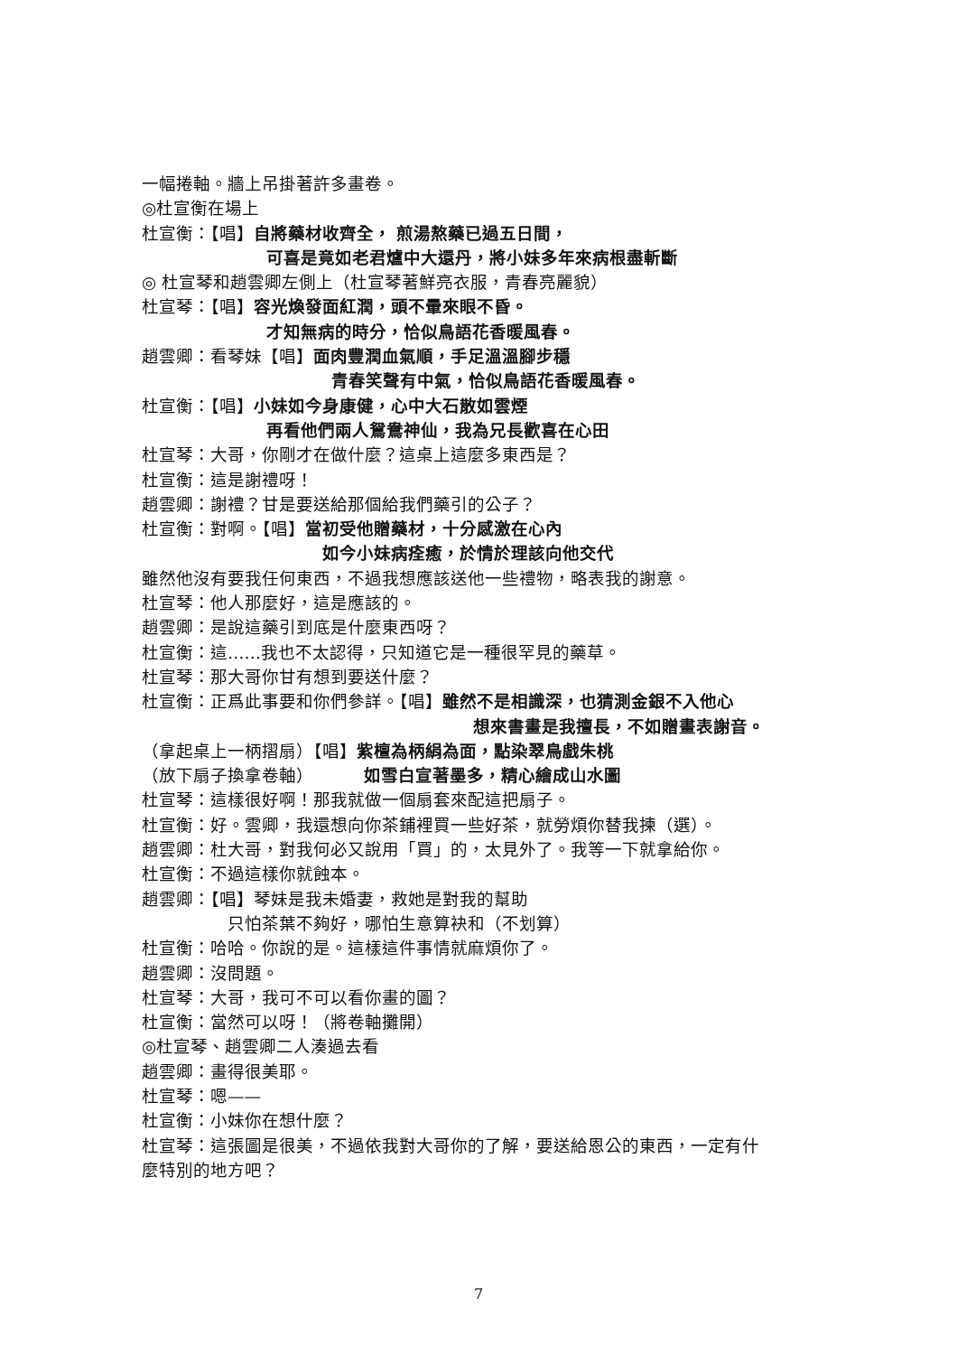一幅捲軸。牆上吊掛著許多畫卷。
◎杜宣衡在場上
杜宣衡：【唱】自將藥材收齊全， 煎湯熬藥已過五日間，
可喜是竟如老君爐中大還丹，將小妹多年來病根盡斬斷
◎ 杜宣琴和趙雲卿左側上（杜宣琴著鮮亮衣服，青春亮麗貌）
杜宣琴：【唱】容光煥發面紅潤，頭不暈來眼不昏。
才知無病的時分，恰似鳥語花香暖風春。
趙雲卿：看琴妹【唱】面肉豐潤血氣順，手足溫溫腳步穩
青春笑聲有中氣，恰似鳥語花香暖風春。
杜宣衡：【唱】小妹如今身康健，心中大石散如雲煙
再看他們兩人鴛鴦神仙，我為兄長歡喜在心田
杜宣琴：大哥，你剛才在做什麼？這桌上這麼多東西是？
杜宣衡：這是謝禮呀！
趙雲卿：謝禮？甘是要送給那個給我們藥引的公子？
杜宣衡：對啊。【唱】當初受他贈藥材，十分感激在心內
如今小妹病痊癒，於情於理該向他交代
雖然他沒有要我任何東西，不過我想應該送他一些禮物，略表我的謝意。
杜宣琴：他人那麼好，這是應該的。
趙雲卿：是說這藥引到底是什麼東西呀？
杜宣衡：這……我也不太認得，只知道它是一種很罕見的藥草。
杜宣琴：那大哥你甘有想到要送什麼？
杜宣衡：正爲此事要和你們參詳。【唱】雖然不是相識深，也猜測金銀不入他心
想來書畫是我擅長，不如贈畫表謝音。
（拿起桌上一柄摺扇）【唱】紫檀為柄絹為面，點染翠鳥戲朱桃
（放下扇子換拿卷軸） 如雪白宣著墨多，精心繪成山水圖
杜宣琴：這樣很好啊！那我就做一個扇套來配這把扇子。
杜宣衡：好。雲卿，我還想向你茶鋪裡買一些好茶，就勞煩你替我揀（選）。
趙雲卿：杜大哥，對我何必又說用「買」的，太見外了。我等一下就拿給你。
杜宣衡：不過這樣你就蝕本。
趙雲卿：【唱】琴妹是我未婚妻，救她是對我的幫助
只怕茶葉不夠好，哪怕生意算袂和（不划算）
杜宣衡：哈哈。你說的是。這樣這件事情就麻煩你了。
趙雲卿：沒問題。
杜宣琴：大哥，我可不可以看你畫的圖？
杜宣衡：當然可以呀！（將卷軸攤開）
◎杜宣琴、趙雲卿二人湊過去看
趙雲卿：畫得很美耶。
杜宣琴：嗯——
杜宣衡：小妹你在想什麼？
杜宣琴：這張圖是很美，不過依我對大哥你的了解，要送給恩公的東西，一定有什
麼特別的地方吧？
7